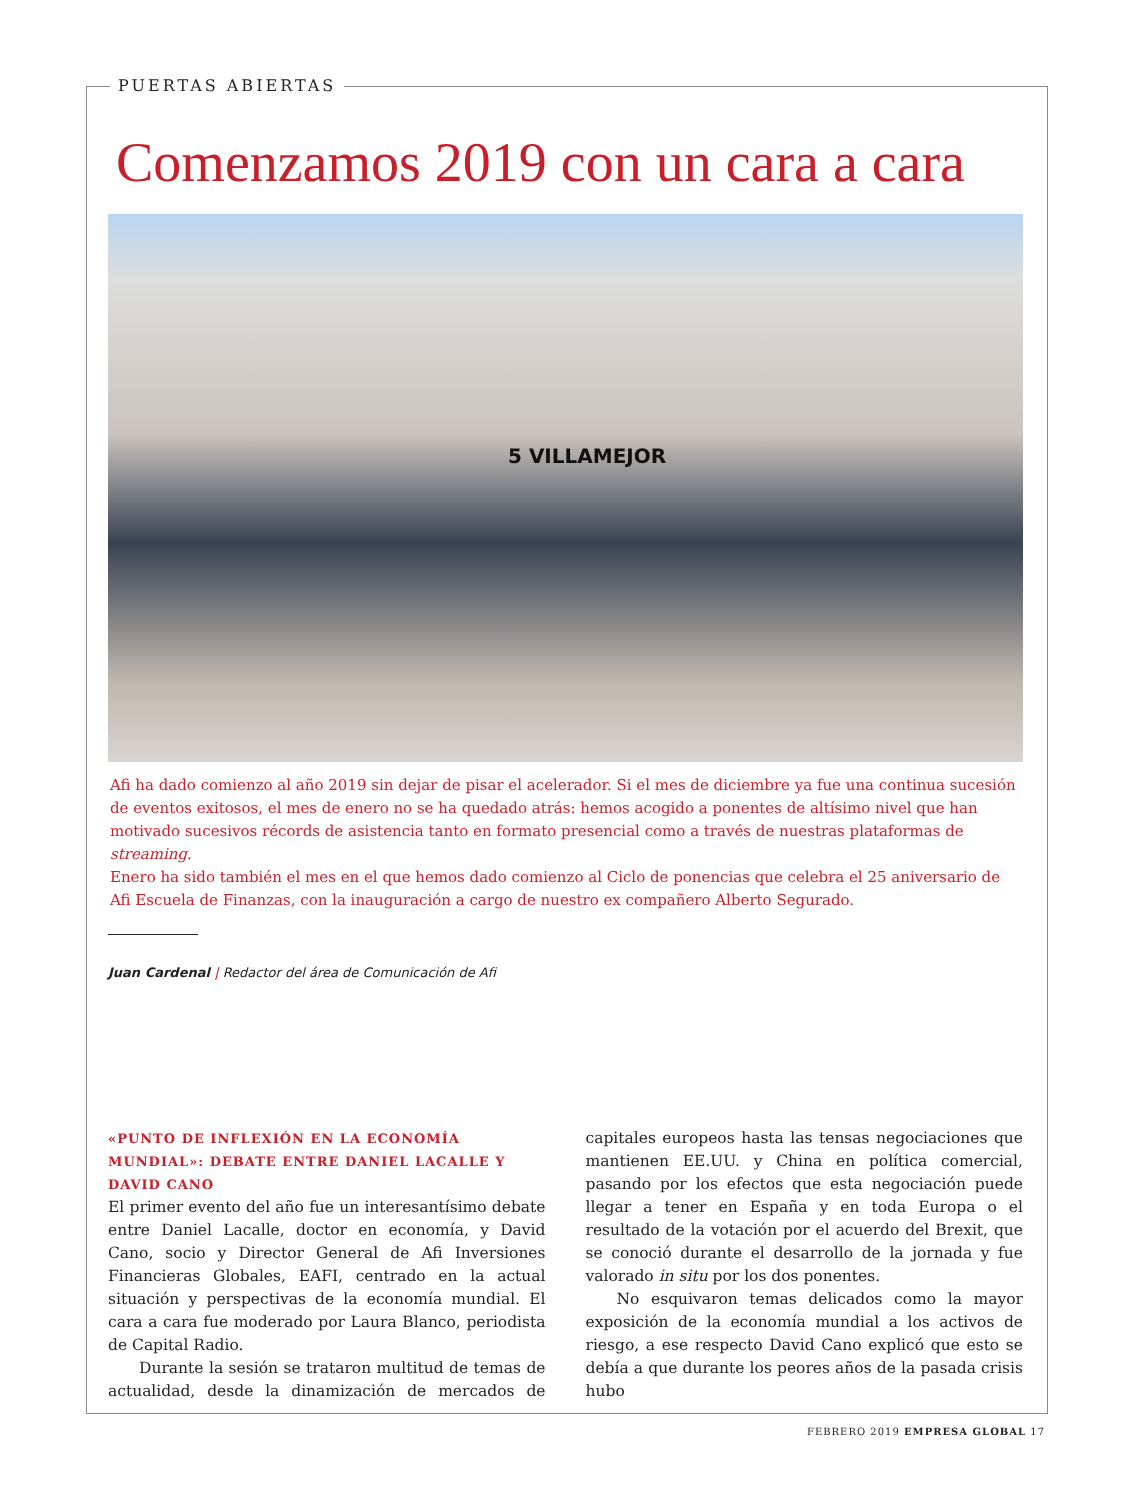PUERTAS ABIERTAS
Comenzamos 2019 con un cara a cara
5 VILLAMEJOR
Afi ha dado comienzo al año 2019 sin dejar de pisar el acelerador. Si el mes de diciembre ya fue una continua sucesión de eventos exitosos, el mes de enero no se ha quedado atrás: hemos acogido a ponentes de altísimo nivel que han motivado sucesivos récords de asistencia tanto en formato presencial como a través de nuestras plataformas de streaming.
Enero ha sido también el mes en el que hemos dado comienzo al Ciclo de ponencias que celebra el 25 aniversario de Afi Escuela de Finanzas, con la inauguración a cargo de nuestro ex compañero Alberto Segurado.
Juan Cardenal | Redactor del área de Comunicación de Afi
«PUNTO DE INFLEXIÓN EN LA ECONOMÍA MUNDIAL»: DEBATE ENTRE DANIEL LACALLE Y DAVID CANO
El primer evento del año fue un interesantísimo debate entre Daniel Lacalle, doctor en economía, y David Cano, socio y Director General de Afi Inversiones Financieras Globales, EAFI, centrado en la actual situación y perspectivas de la economía mundial. El cara a cara fue moderado por Laura Blanco, periodista de Capital Radio.
Durante la sesión se trataron multitud de temas de actualidad, desde la dinamización de mercados de capitales europeos hasta las tensas negociaciones que mantienen EE.UU. y China en política comercial, pasando por los efectos que esta negociación puede llegar a tener en España y en toda Europa o el resultado de la votación por el acuerdo del Brexit, que se conoció durante el desarrollo de la jornada y fue valorado in situ por los dos ponentes.
No esquivaron temas delicados como la mayor exposición de la economía mundial a los activos de riesgo, a ese respecto David Cano explicó que esto se debía a que durante los peores años de la pasada crisis hubo
FEBRERO 2019 EMPRESA GLOBAL 17